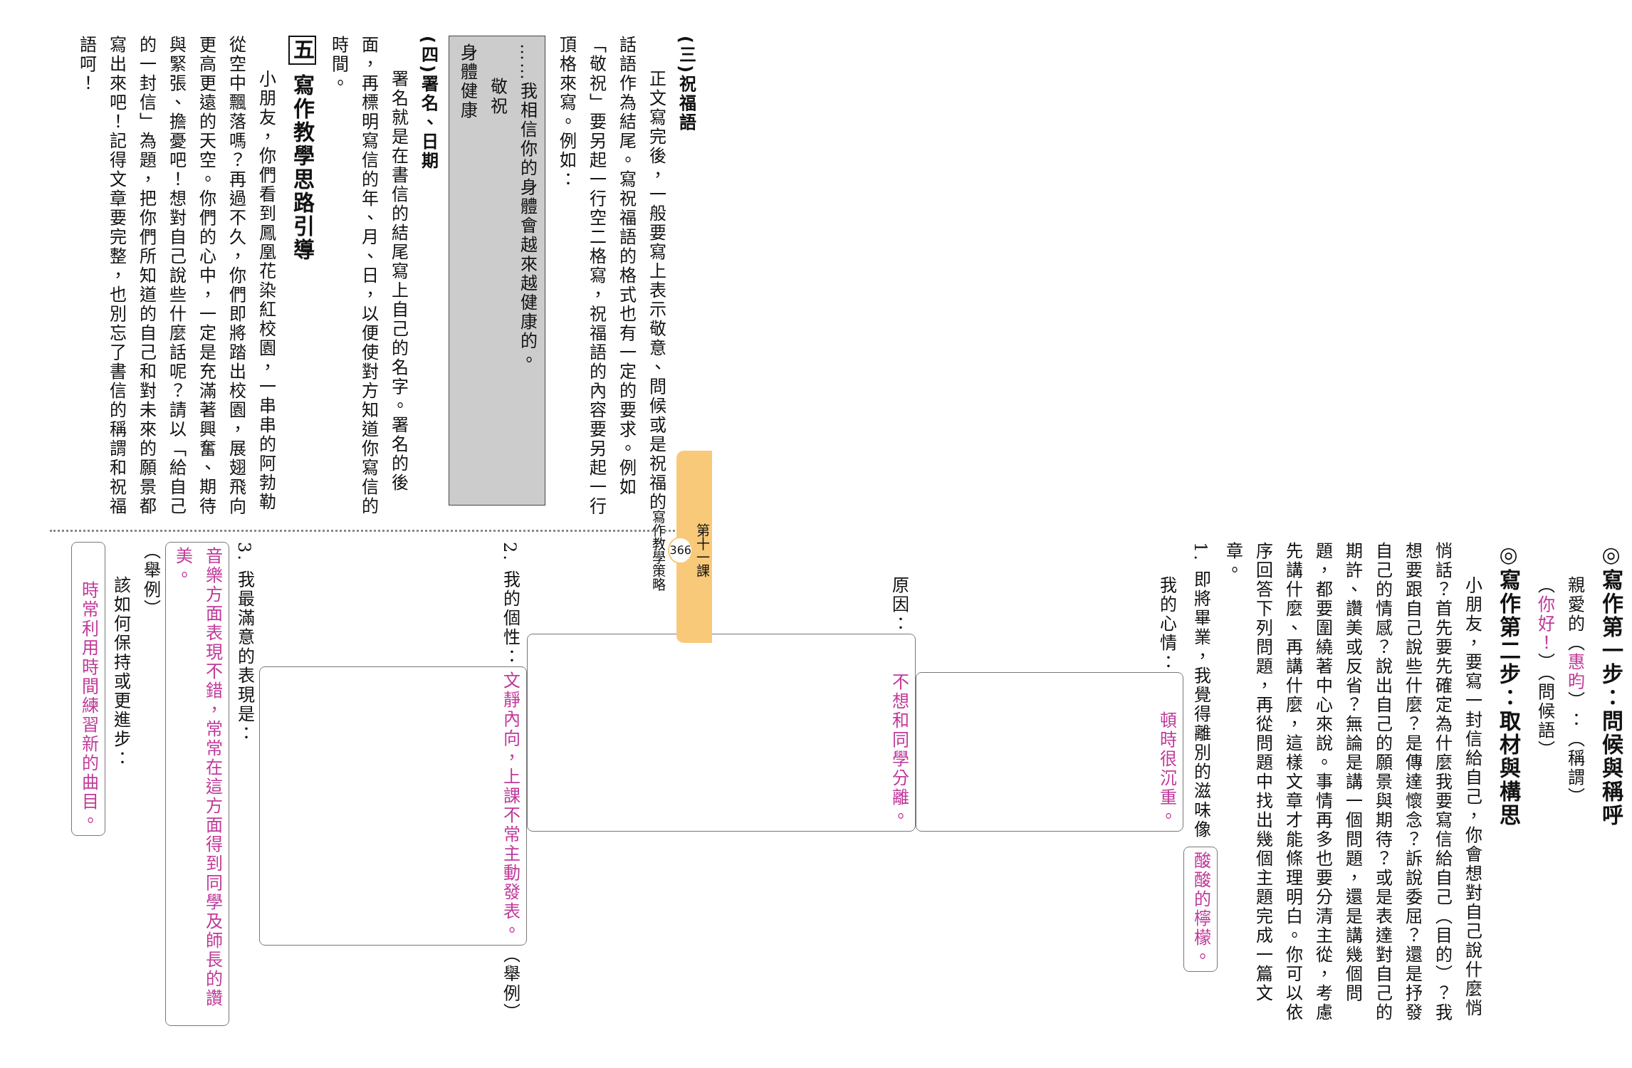(三)祝福語
正文寫完後，一般要寫上表示敬意、問候或是祝福的話語作為結尾。寫祝福語的格式也有一定的要求。例如「敬祝」要另起一行空二格寫，祝福語的內容要另起一行頂格來寫。例如：
……我相信你的身體會越來越健康的。
敬祝
身體健康
(四)署名、日期
署名就是在書信的結尾寫上自己的名字。署名的後面，再標明寫信的年、月、日，以便使對方知道你寫信的時間。
五 寫作教學思路引導
小朋友，你們看到鳳凰花染紅校園，一串串的阿勃勒從空中飄落嗎？再過不久，你們即將踏出校園，展翅飛向更高更遠的天空。你們的心中，一定是充滿著興奮、期待與緊張、擔憂吧！想對自己說些什麼話呢？請以「給自己的一封信」為題，把你們所知道的自己和對未來的願景都寫出來吧！記得文章要完整，也別忘了書信的稱謂和祝福語呵！
◎寫作第一步：問候與稱呼
親愛的（惠昀）：（稱謂）
（你好！）（問候語）
◎寫作第二步：取材與構思
小朋友，要寫一封信給自己，你會想對自己說什麼悄悄話？首先要先確定為什麼我要寫信給自己（目的）？我想要跟自己說些什麼？是傳達懷念？訴說委屈？還是抒發自己的情感？說出自己的願景與期待？或是表達對自己的期許、讚美或反省？無論是講一個問題，還是講幾個問題，都要圍繞著中心來說。事情再多也要分清主從，考慮先講什麼、再講什麼，這樣文章才能條理明白。你可以依序回答下列問題，再從問題中找出幾個主題完成一篇文章。
1. 即將畢業，我覺得離別的滋味像 酸酸的檸檬。
我的心情：頓時很沉重。
原因：不想和同學分離。
2. 我的個性：文靜內向，上課不常主動發表。（舉例）
3. 我最滿意的表現是：音樂方面表現不錯，常常在這方面得到同學及師長的讚美。（舉例）
該如何保持或更進步：時常利用時間練習新的曲目。
第十一課
366
寫作教學策略